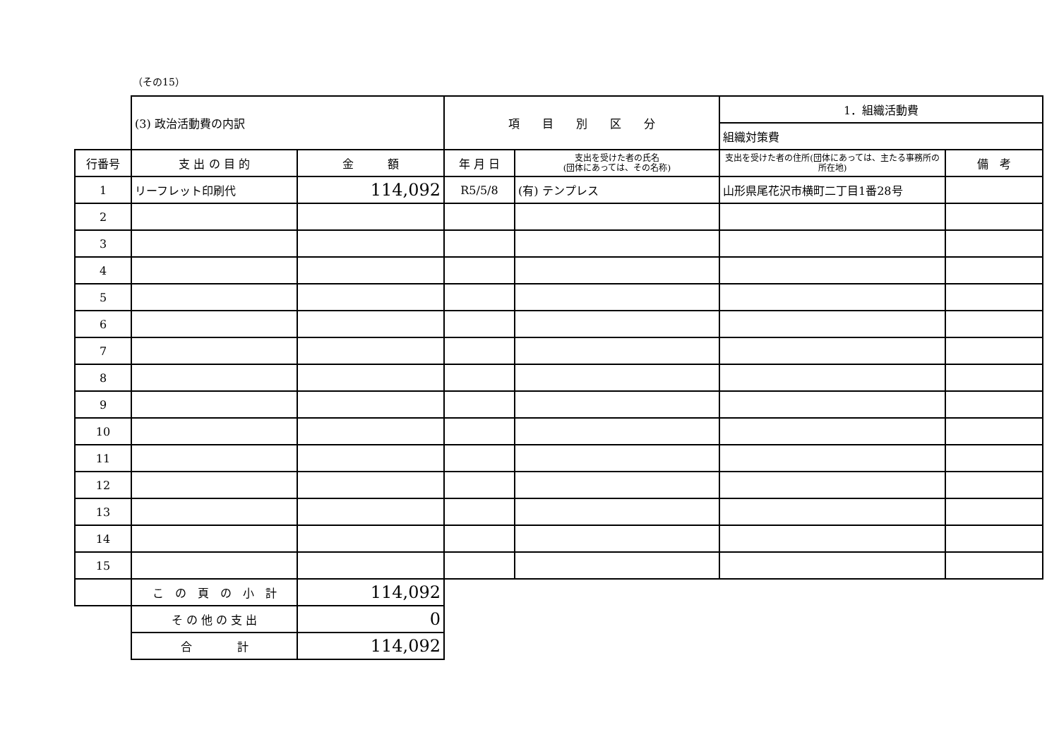（その15）
| | (3) 政治活動費の内訳 | | 項 目 別 区 分 | | 1．組織活動費 | |
| | | | | | 組織対策費 | |
| 行番号 | 支 出 の 目 的 | 金 額 | 年 月 日 | 支出を受けた者の氏名 (団体にあっては、その名称) | 支出を受けた者の住所(団体にあっては、主たる事務所の所在地) | 備 考 |
| 1 | リーフレット印刷代 | 114,092 | R5/5/8 | (有) テンプレス | 山形県尾花沢市横町二丁目1番28号 | |
| 2 | | | | | | |
| 3 | | | | | | |
| 4 | | | | | | |
| 5 | | | | | | |
| 6 | | | | | | |
| 7 | | | | | | |
| 8 | | | | | | |
| 9 | | | | | | |
| 10 | | | | | | |
| 11 | | | | | | |
| 12 | | | | | | |
| 13 | | | | | | |
| 14 | | | | | | |
| 15 | | | | | | |
| | こ の 頁 の 小 計 | 114,092 | | | | |
| | そ の 他 の 支 出 | 0 | | | | |
| | 合 計 | 114,092 | | | | |